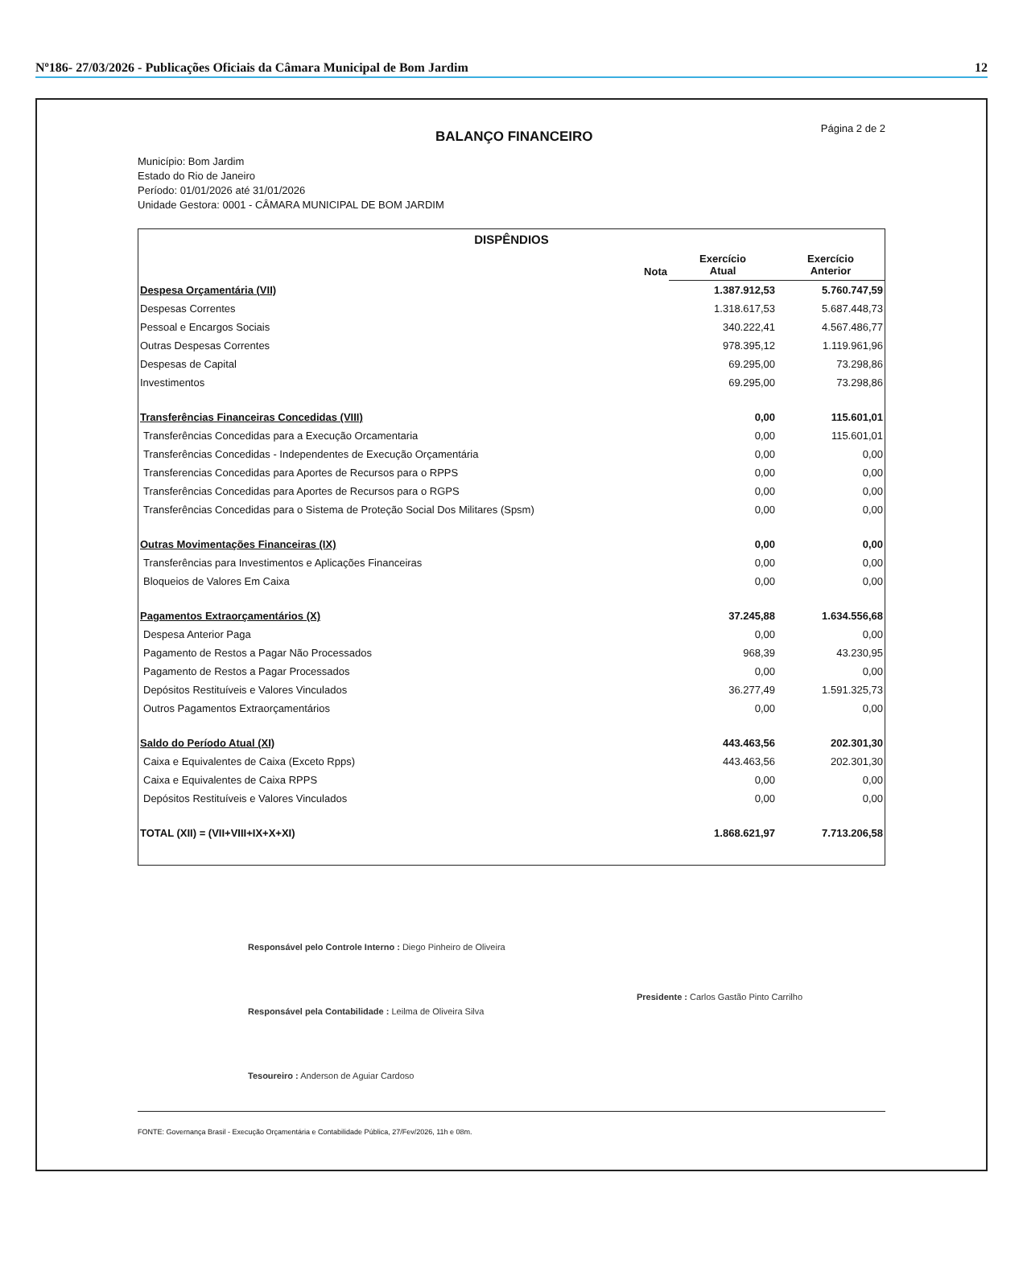Nº186- 27/03/2026 - Publicações Oficiais da Câmara Municipal de Bom Jardim 12
BALANÇO FINANCEIRO
Página 2 de 2
Município: Bom Jardim
Estado do Rio de Janeiro
Período: 01/01/2026 até 31/01/2026
Unidade Gestora: 0001 - CÂMARA MUNICIPAL DE BOM JARDIM
| DISPÊNDIOS | | | |
| --- | --- | --- | --- |
| | Nota | Exercício Atual | Exercício Anterior |
| Despesa Orçamentária (VII) | | 1.387.912,53 | 5.760.747,59 |
| Despesas Correntes | | 1.318.617,53 | 5.687.448,73 |
| Pessoal e Encargos Sociais | | 340.222,41 | 4.567.486,77 |
| Outras Despesas Correntes | | 978.395,12 | 1.119.961,96 |
| Despesas de Capital | | 69.295,00 | 73.298,86 |
| Investimentos | | 69.295,00 | 73.298,86 |
| Transferências Financeiras Concedidas (VIII) | | 0,00 | 115.601,01 |
| Transferências Concedidas para a Execução Orcamentaria | | 0,00 | 115.601,01 |
| Transferências Concedidas - Independentes de Execução Orçamentária | | 0,00 | 0,00 |
| Transferencias Concedidas para Aportes de Recursos para o RPPS | | 0,00 | 0,00 |
| Transferências Concedidas para Aportes de Recursos para o RGPS | | 0,00 | 0,00 |
| Transferências Concedidas para o Sistema de Proteção Social Dos Militares (Spsm) | | 0,00 | 0,00 |
| Outras Movimentações Financeiras (IX) | | 0,00 | 0,00 |
| Transferências para Investimentos e Aplicações Financeiras | | 0,00 | 0,00 |
| Bloqueios de Valores Em Caixa | | 0,00 | 0,00 |
| Pagamentos Extraorçamentários (X) | | 37.245,88 | 1.634.556,68 |
| Despesa Anterior Paga | | 0,00 | 0,00 |
| Pagamento de Restos a Pagar Não Processados | | 968,39 | 43.230,95 |
| Pagamento de Restos a Pagar Processados | | 0,00 | 0,00 |
| Depósitos Restituíveis e Valores Vinculados | | 36.277,49 | 1.591.325,73 |
| Outros Pagamentos Extraorçamentários | | 0,00 | 0,00 |
| Saldo do Período Atual (XI) | | 443.463,56 | 202.301,30 |
| Caixa e Equivalentes de Caixa (Exceto Rpps) | | 443.463,56 | 202.301,30 |
| Caixa e Equivalentes de Caixa RPPS | | 0,00 | 0,00 |
| Depósitos Restituíveis e Valores Vinculados | | 0,00 | 0,00 |
| TOTAL (XII) = (VII+VIII+IX+X+XI) | | 1.868.621,97 | 7.713.206,58 |
Responsável pelo Controle Interno : Diego Pinheiro de Oliveira
Presidente : Carlos Gastão Pinto Carrilho
Responsável pela Contabilidade : Leilma de Oliveira Silva
Tesoureiro : Anderson de Aguiar Cardoso
FONTE: Governança Brasil - Execução Orçamentária e Contabilidade Pública, 27/Fev/2026, 11h e 08m.